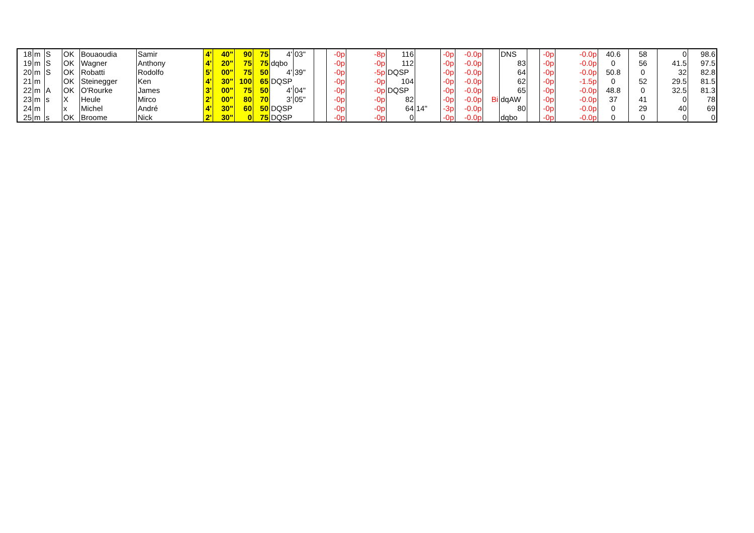| 18 | m | S | OK | Bouaoudia | Samir | 4' | 40" | 90 | 75 | 4' | 03" | | -0p | -8p | 116 | | -0p | -0.0p | | DNS | | -0p | -0.0p | 40.6 | 58 | 0 | 98.6 |
| 19 | m | S | OK | Wagner | Anthony | 4' | 20" | 75 | 75 | dqbo | | | -0p | -0p | 112 | | -0p | -0.0p | | 83 | | -0p | -0.0p | 0 | 56 | 41.5 | 97.5 |
| 20 | m | S | OK | Robatti | Rodolfo | 5' | 00" | 75 | 50 | 4' | 39" | | -0p | -5p | DQSP | | -0p | -0.0p | | 64 | | -0p | -0.0p | 50.8 | 0 | 32 | 82.8 |
| 21 | m | | OK | Steinegger | Ken | 4' | 30" | 100 | 65 | DQSP | | | -0p | -0p | 104 | | -0p | -0.0p | | 62 | | -0p | -1.5p | 0 | 52 | 29.5 | 81.5 |
| 22 | m | A | OK | O'Rourke | James | 3' | 00" | 75 | 50 | 4' | 04" | | -0p | -0p | DQSP | | -0p | -0.0p | | 65 | | -0p | -0.0p | 48.8 | 0 | 32.5 | 81.3 |
| 23 | m | s | X | Heule | Mirco | 2' | 00" | 80 | 70 | 3' | 05" | | -0p | -0p | 82 | | -0p | -0.0p | Bi | dqAW | | -0p | -0.0p | 37 | 41 | 0 | 78 |
| 24 | m | | x | Michel | André | 4' | 30" | 60 | 50 | DQSP | | | -0p | -0p | 64 | 14" | -3p | -0.0p | | 80 | | -0p | -0.0p | 0 | 29 | 40 | 69 |
| 25 | m | s | OK | Broome | Nick | 2' | 30" | 0 | 75 | DQSP | | | -0p | -0p | 0 | | -0p | -0.0p | | dqbo | | -0p | -0.0p | 0 | 0 | 0 | 0 |